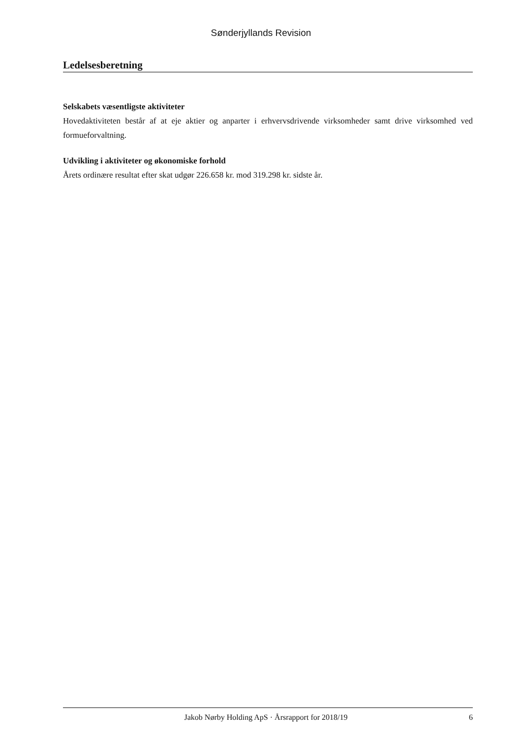Sønderjyllands Revision
Ledelsesberetning
Selskabets væsentligste aktiviteter
Hovedaktiviteten består af at eje aktier og anparter i erhvervsdrivende virksomheder samt drive virksomhed ved formueforvaltning.
Udvikling i aktiviteter og økonomiske forhold
Årets ordinære resultat efter skat udgør 226.658 kr. mod 319.298 kr. sidste år.
Jakob Nørby Holding ApS · Årsrapport for 2018/19 6